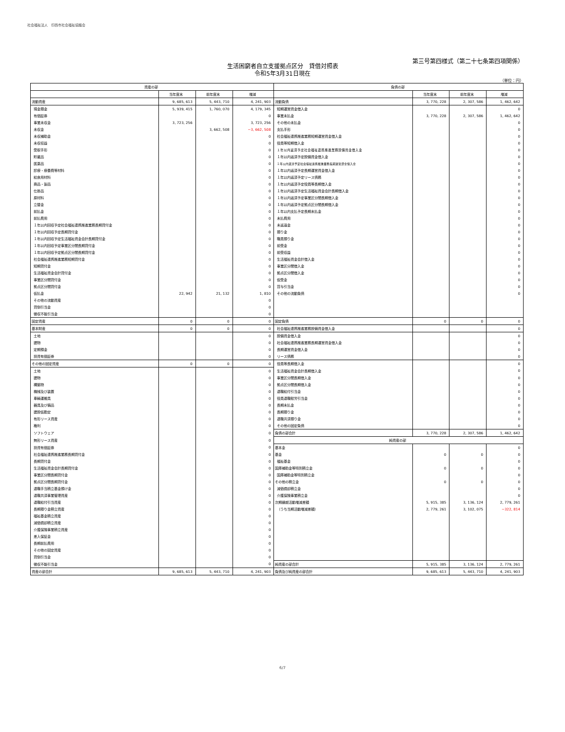社会福祉法人　印西市社会福祉協議会
第三号第四様式（第二十七条第四項関係）
生活困窮者自立支援拠点区分　貸借対照表
令和5年3月31日現在
（単位：円）
| 資産の部 | | | | 負債の部 | | | |
| --- | --- | --- | --- | --- | --- | --- | --- |
| | 当年度末 | 前年度末 | 増減 | | 当年度末 | 前年度末 | 増減 |
| 流動資産 | 9, 685, 613 | 5, 443, 710 | 4, 241, 903 | 流動負債 | 3, 770, 228 | 2, 307, 586 | 1, 462, 642 |
| 現金預金 | 5, 939, 415 | 1, 760, 070 | 4, 179, 345 | 短期運営資金借入金 | | | 0 |
| 有価証券 | | | 0 | 事業未払金 | 3, 770, 228 | 2, 307, 586 | 1, 462, 642 |
| 事業未収金 | 3, 723, 256 | | 3, 723, 256 | その他の未払金 | | | 0 |
| 未収金 | | 3, 662, 508 | −3, 662, 508 | 支払手形 | | | 0 |
| 未収補助金 | | | 0 | 社会福祉連携推進業務短期運営資金借入金 | | | 0 |
| 未収収益 | | | 0 | 役員等短期借入金 | | | 0 |
| 受取手形 | | | 0 | １年以内返済予定社会福祉連携推進業務設備資金借入金 | | | 0 |
| 貯蔵品 | | | 0 | １年以内返済予定設備資金借入金 | | | 0 |
| 医薬品 | | | 0 | １年以内返済予定社会福祉連携推進業務長期運営資金借入金 | | | 0 |
| 診療・療養費等材料 | | | 0 | １年以内返済予定長期運営資金借入金 | | | 0 |
| 給食用材料 | | | 0 | １年以内返済予定リース債務 | | | 0 |
| 商品・製品 | | | 0 | １年以内返済予定役員等長期借入金 | | | 0 |
| 仕掛品 | | | 0 | １年以内返済予定生活福祉資金会計長期借入金 | | | 0 |
| 原材料 | | | 0 | １年以内返済予定事業区分間長期借入金 | | | 0 |
| 立替金 | | | 0 | １年以内返済予定拠点区分間長期借入金 | | | 0 |
| 前払金 | | | 0 | １年以内支払予定長期未払金 | | | 0 |
| 前払費用 | | | 0 | 未払費用 | | | 0 |
| １年以内回収予定社会福祉連携推進業務長期貸付金 | | | 0 | 未返還金 | | | 0 |
| １年以内回収予定長期貸付金 | | | 0 | 預り金 | | | 0 |
| １年以内回収予定生活福祉資金会計長期貸付金 | | | 0 | 職員預り金 | | | 0 |
| １年以内回収予定事業区分間長期貸付金 | | | 0 | 前受金 | | | 0 |
| １年以内回収予定拠点区分間長期貸付金 | | | 0 | 前受収益 | | | 0 |
| 社会福祉連携推進業務短期貸付金 | | | 0 | 生活福祉資金会計借入金 | | | 0 |
| 短期貸付金 | | | 0 | 事業区分間借入金 | | | 0 |
| 生活福祉資金会計貸付金 | | | 0 | 拠点区分間借入金 | | | 0 |
| 事業区分間貸付金 | | | 0 | 仮受金 | | | 0 |
| 拠点区分間貸付金 | | | 0 | 賞与引当金 | | | 0 |
| 仮払金 | 22, 942 | 21, 132 | 1, 810 | その他の流動負債 | | | 0 |
| その他の流動資産 | | | 0 | | | | |
| 貸倒引当金 | | | 0 | | | | |
| 徴収不能引当金 | | | 0 | | | | |
| 固定資産 | 0 | 0 | 0 | 固定負債 | 0 | 0 | 0 |
| 基本財産 | 0 | 0 | 0 | 社会福祉連携推進業務設備資金借入金 | | | 0 |
| 土地 | | | 0 | 設備資金借入金 | | | 0 |
| 建物 | | | 0 | 社会福祉連携推進業務長期運営資金借入金 | | | 0 |
| 定期預金 | | | 0 | 長期運営資金借入金 | | | 0 |
| 投資有価証券 | | | 0 | リース債務 | | | 0 |
| その他の固定資産 | 0 | 0 | 0 | 役員等長期借入金 | | | 0 |
| 土地 | | | 0 | 生活福祉資金会計長期借入金 | | | 0 |
| 建物 | | | 0 | 事業区分間長期借入金 | | | 0 |
| 構築物 | | | 0 | 拠点区分間長期借入金 | | | 0 |
| 機械及び装置 | | | 0 | 退職給付引当金 | | | 0 |
| 車輌運搬具 | | | 0 | 役員退職慰労引当金 | | | 0 |
| 器具及び備品 | | | 0 | 長期未払金 | | | 0 |
| 建設仮勘定 | | | 0 | 長期預り金 | | | 0 |
| 有形リース資産 | | | 0 | 退職共済預り金 | | | 0 |
| 権利 | | | 0 | その他の固定負債 | | | 0 |
| ソフトウェア | | | 0 | 負債の部合計 | 3, 770, 228 | 2, 307, 586 | 1, 462, 642 |
| 無形リース資産 | | | 0 | 純資産の部 | | | |
| 投資有価証券 | | | 0 | 基本金 | | | 0 |
| 社会福祉連携推進業務長期貸付金 | | | 0 | 基金 | 0 | 0 | 0 |
| 長期貸付金 | | | 0 | 福祉基金 | | | 0 |
| 生活福祉資金会計長期貸付金 | | | 0 | 国庫補助金等特別積立金 | 0 | 0 | 0 |
| 事業区分間長期貸付金 | | | 0 | 国庫補助金等特別積立金 | | | 0 |
| 拠点区分間長期貸付金 | | | 0 | その他の積立金 | 0 | 0 | 0 |
| 退職手当積立基金預け金 | | | 0 | 減価償却積立金 | | | 0 |
| 退職共済事業管理資産 | | | 0 | 介護保険事業積立金 | | | 0 |
| 退職給付引当資産 | | | 0 | 次期繰越活動増減差額 | 5, 915, 385 | 3, 136, 124 | 2, 779, 261 |
| 長期預り金積立資産 | | | 0 | （うち当期活動増減差額） | 2, 779, 261 | 3, 102, 075 | −322, 814 |
| 福祉基金積立資産 | | | 0 | | | | |
| 減価償却積立資産 | | | 0 | | | | |
| 介護保険事業積立資産 | | | 0 | | | | |
| 差入保証金 | | | 0 | | | | |
| 長期前払費用 | | | 0 | | | | |
| その他の固定資産 | | | 0 | | | | |
| 貸倒引当金 | | | 0 | | | | |
| 徴収不能引当金 | | | 0 | 純資産の部合計 | 5, 915, 385 | 3, 136, 124 | 2, 779, 261 |
| 資産の部合計 | 9, 685, 613 | 5, 443, 710 | 4, 241, 903 | 負債及び純資産の部合計 | 9, 685, 613 | 5, 443, 710 | 4, 241, 903 |
6/7